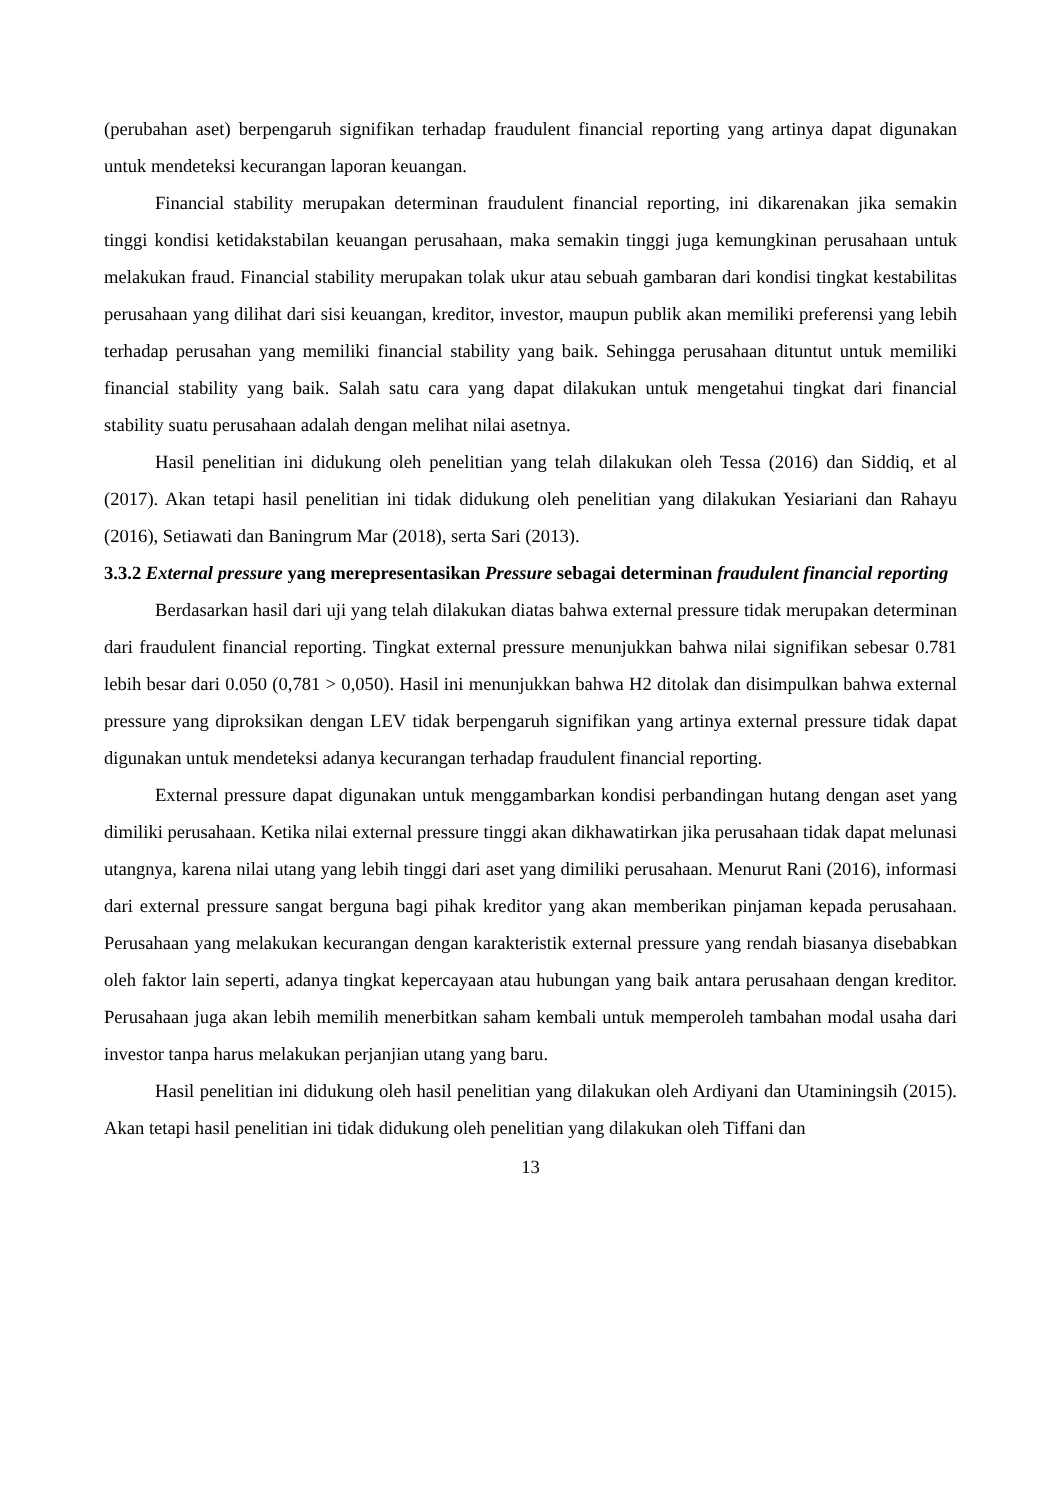(perubahan aset) berpengaruh signifikan terhadap fraudulent financial reporting yang artinya dapat digunakan untuk mendeteksi kecurangan laporan keuangan.
Financial stability merupakan determinan fraudulent financial reporting, ini dikarenakan jika semakin tinggi kondisi ketidakstabilan keuangan perusahaan, maka semakin tinggi juga kemungkinan perusahaan untuk melakukan fraud. Financial stability merupakan tolak ukur atau sebuah gambaran dari kondisi tingkat kestabilitas perusahaan yang dilihat dari sisi keuangan, kreditor, investor, maupun publik akan memiliki preferensi yang lebih terhadap perusahan yang memiliki financial stability yang baik. Sehingga perusahaan dituntut untuk memiliki financial stability yang baik. Salah satu cara yang dapat dilakukan untuk mengetahui tingkat dari financial stability suatu perusahaan adalah dengan melihat nilai asetnya.
Hasil penelitian ini didukung oleh penelitian yang telah dilakukan oleh Tessa (2016) dan Siddiq, et al (2017). Akan tetapi hasil penelitian ini tidak didukung oleh penelitian yang dilakukan Yesiariani dan Rahayu (2016), Setiawati dan Baningrum Mar (2018), serta Sari (2013).
3.3.2 External pressure yang merepresentasikan Pressure sebagai determinan fraudulent financial reporting
Berdasarkan hasil dari uji yang telah dilakukan diatas bahwa external pressure tidak merupakan determinan dari fraudulent financial reporting. Tingkat external pressure menunjukkan bahwa nilai signifikan sebesar 0.781 lebih besar dari 0.050 (0,781 > 0,050). Hasil ini menunjukkan bahwa H2 ditolak dan disimpulkan bahwa external pressure yang diproksikan dengan LEV tidak berpengaruh signifikan yang artinya external pressure tidak dapat digunakan untuk mendeteksi adanya kecurangan terhadap fraudulent financial reporting.
External pressure dapat digunakan untuk menggambarkan kondisi perbandingan hutang dengan aset yang dimiliki perusahaan. Ketika nilai external pressure tinggi akan dikhawatirkan jika perusahaan tidak dapat melunasi utangnya, karena nilai utang yang lebih tinggi dari aset yang dimiliki perusahaan. Menurut Rani (2016), informasi dari external pressure sangat berguna bagi pihak kreditor yang akan memberikan pinjaman kepada perusahaan. Perusahaan yang melakukan kecurangan dengan karakteristik external pressure yang rendah biasanya disebabkan oleh faktor lain seperti, adanya tingkat kepercayaan atau hubungan yang baik antara perusahaan dengan kreditor. Perusahaan juga akan lebih memilih menerbitkan saham kembali untuk memperoleh tambahan modal usaha dari investor tanpa harus melakukan perjanjian utang yang baru.
Hasil penelitian ini didukung oleh hasil penelitian yang dilakukan oleh Ardiyani dan Utaminingsih (2015). Akan tetapi hasil penelitian ini tidak didukung oleh penelitian yang dilakukan oleh Tiffani dan
13